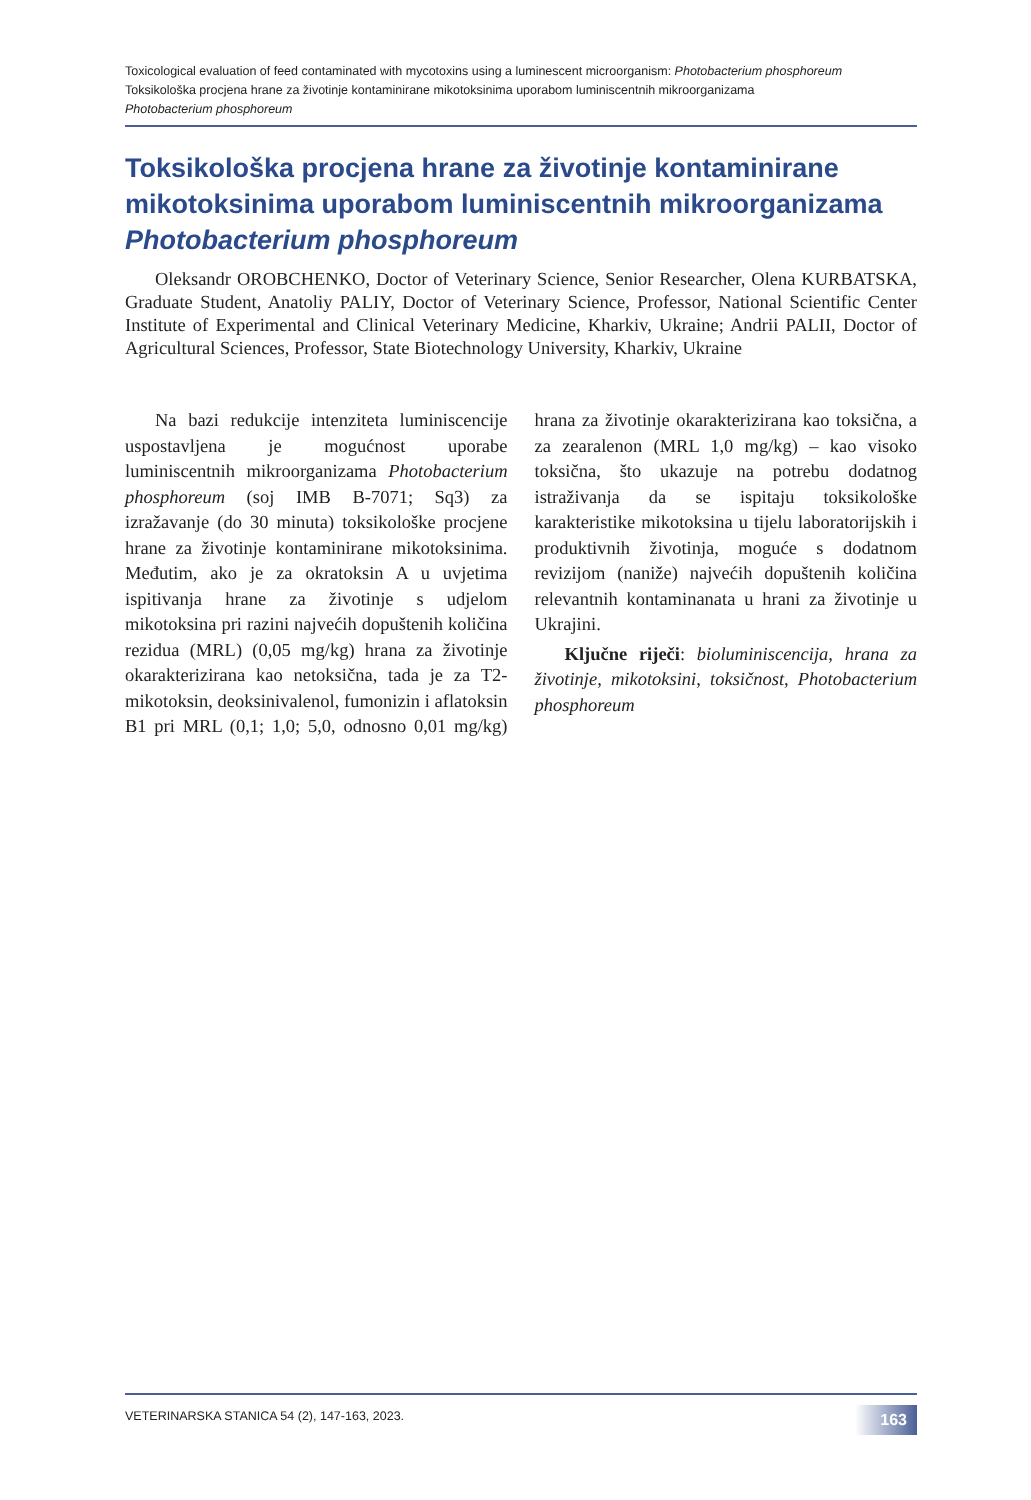Toxicological evaluation of feed contaminated with mycotoxins using a luminescent microorganism: Photobacterium phosphoreum
Toksikološka procjena hrane za životinje kontaminirane mikotoksinima uporabom luminiscentnih mikroorganizama
Photobacterium phosphoreum
Toksikološka procjena hrane za životinje kontaminirane mikotoksinima uporabom luminiscentnih mikroorganizama Photobacterium phosphoreum
Oleksandr OROBCHENKO, Doctor of Veterinary Science, Senior Researcher, Olena KURBATSKA, Graduate Student, Anatoliy PALIY, Doctor of Veterinary Science, Professor, National Scientific Center Institute of Experimental and Clinical Veterinary Medicine, Kharkiv, Ukraine; Andrii PALII, Doctor of Agricultural Sciences, Professor, State Biotechnology University, Kharkiv, Ukraine
Na bazi redukcije intenziteta luminiscencije uspostavljena je mogućnost uporabe luminiscentnih mikroorganizama Photobacterium phosphoreum (soj IMB B-7071; Sq3) za izražavanje (do 30 minuta) toksikološke procjene hrane za životinje kontaminirane mikotoksinima. Međutim, ako je za okratoksin A u uvjetima ispitivanja hrane za životinje s udjelom mikotoksina pri razini najvećih dopuštenih količina rezidua (MRL) (0,05 mg/kg) hrana za životinje okarakterizirana kao netoksična, tada je za T2-mikotoksin, deoksinivalenol, fumonizin i aflatoksin B1 pri MRL (0,1; 1,0; 5,0, odnosno 0,01 mg/kg) hrana za životinje okarakterizirana kao toksična, a za zearalenon (MRL 1,0 mg/kg) – kao visoko toksična, što ukazuje na potrebu dodatnog istraživanja da se ispitaju toksikološke karakteristike mikotoksina u tijelu laboratorijskih i produktivnih životinja, moguće s dodatnom revizijom (naniže) najvećih dopuštenih količina relevantnih kontaminanata u hrani za životinje u Ukrajini.
Ključne riječi: bioluminiscencija, hrana za životinje, mikotoksini, toksičnost, Photobacterium phosphoreum
VETERINARSKA STANICA 54 (2), 147-163, 2023.
163